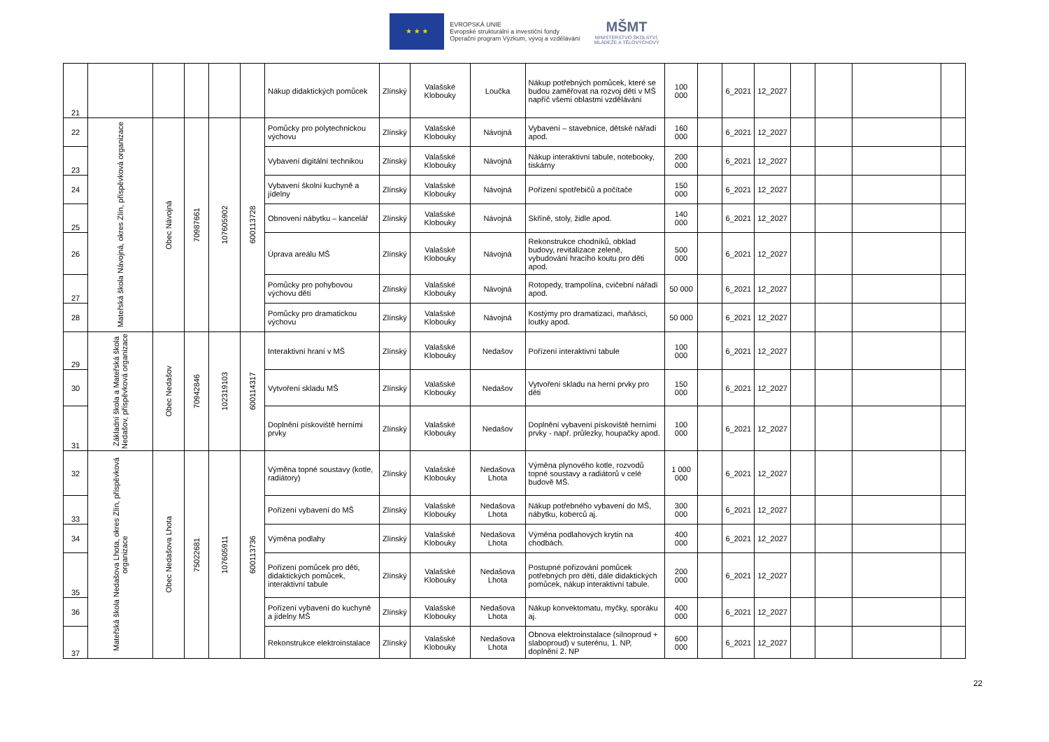★ ★ ★
EVROPSKÁ UNIE
Evropské strukturální a investiční fondy
Operační program Výzkum, vývoj a vzdělávání
MŠMT
MINISTERSTVO ŠKOLSTVÍ,
MLÁDEŽE A TĚLOVÝCHOVY
| 21 | | | | | | Nákup didaktických pomůcek | Zlínský | Valašské Klobouky | Loučka | Nákup potřebných pomůcek, které se budou zaměřovat na rozvoj dětí v MŠ napříč všemi oblastmi vzdělávání | 100 000 | | 6_2021 | 12_2027 | | | | |
| 22 | Mateřská škola Návojná, okres Zlín, příspěvková organizace | Obec Návojná | 70987661 | 107605902 | 600113728 | Pomůcky pro polytechnickou výchovu | Zlínský | Valašské Klobouky | Návojná | Vybavení – stavebnice, dětské nářadí apod. | 160 000 | | 6_2021 | 12_2027 | | | | |
| 23 | | | | | | Vybavení digitální technikou | Zlínský | Valašské Klobouky | Návojná | Nákup interaktivní tabule, notebooky, tiskárny | 200 000 | | 6_2021 | 12_2027 | | | | |
| 24 | | | | | | Vybavení školní kuchyně a jídelny | Zlínský | Valašské Klobouky | Návojná | Pořízení spotřebičů a počítače | 150 000 | | 6_2021 | 12_2027 | | | | |
| 25 | | | | | | Obnovení nábytku – kancelář | Zlínský | Valašské Klobouky | Návojná | Skříně, stoly, židle apod. | 140 000 | | 6_2021 | 12_2027 | | | | |
| 26 | | | | | | Úprava areálu MŠ | Zlínský | Valašské Klobouky | Návojná | Rekonstrukce chodníků, obklad budovy, revitalizace zeleně, vybudování hracího koutu pro děti apod. | 500 000 | | 6_2021 | 12_2027 | | | | |
| 27 | | | | | | Pomůcky pro pohybovou výchovu dětí | Zlínský | Valašské Klobouky | Návojná | Rotopedy, trampolína, cvičební nářadí apod. | 50 000 | | 6_2021 | 12_2027 | | | | |
| 28 | | | | | | Pomůcky pro dramatickou výchovu | Zlínský | Valašské Klobouky | Návojná | Kostýmy pro dramatizaci, maňásci, loutky apod. | 50 000 | | 6_2021 | 12_2027 | | | | |
| 29 | Základní škola a Mateřská škola Nedašov, příspěvková organizace | Obec Nedašov | 70942846 | 102319103 | 600114317 | Interaktivní hraní v MŠ | Zlínský | Valašské Klobouky | Nedašov | Pořízení interaktivní tabule | 100 000 | | 6_2021 | 12_2027 | | | | |
| 30 | | | | | | Vytvoření skladu MŠ | Zlínský | Valašské Klobouky | Nedašov | Vytvoření skladu na herní prvky pro děti | 150 000 | | 6_2021 | 12_2027 | | | | |
| 31 | | | | | | Doplnění pískoviště herními prvky | Zlínský | Valašské Klobouky | Nedašov | Doplnění vybavení pískoviště herními prvky - např. průlezky, houpačky apod. | 100 000 | | 6_2021 | 12_2027 | | | | |
| 32 | Mateřská škola Nedašova Lhota, okres Zlín, příspěvková organizace | Obec Nedašova Lhota | 75022681 | 107605911 | 600113736 | Výměna topné soustavy (kotle, radiátory) | Zlínský | Valašské Klobouky | Nedašova Lhota | Výměna plynového kotle, rozvodů topné soustavy a radiátorů v celé budově MŠ. | 1 000 000 | | 6_2021 | 12_2027 | | | | |
| 33 | | | | | | Pořízení vybavení do MŠ | Zlínský | Valašské Klobouky | Nedašova Lhota | Nákup potřebného vybavení do MŠ, nábytku, koberců aj. | 300 000 | | 6_2021 | 12_2027 | | | | |
| 34 | | | | | | Výměna podlahy | Zlínský | Valašské Klobouky | Nedašova Lhota | Výměna podlahových krytin na chodbách. | 400 000 | | 6_2021 | 12_2027 | | | | |
| 35 | | | | | | Pořízení pomůcek pro děti, didaktických pomůcek, interaktivní tabule | Zlínský | Valašské Klobouky | Nedašova Lhota | Postupné pořizování pomůcek potřebných pro děti, dále didaktických pomůcek, nákup interaktivní tabule. | 200 000 | | 6_2021 | 12_2027 | | | | |
| 36 | | | | | | Pořízení vybavení do kuchyně a jídelny MŠ | Zlínský | Valašské Klobouky | Nedašova Lhota | Nákup konvektomatu, myčky, sporáku aj. | 400 000 | | 6_2021 | 12_2027 | | | | |
| 37 | | | | | | Rekonstrukce elektroinstalace | Zlínský | Valašské Klobouky | Nedašova Lhota | Obnova elektroinstalace (silnoproud + slaboproud) v suterénu, 1. NP, doplnění 2. NP | 600 000 | | 6_2021 | 12_2027 | | | | |
22